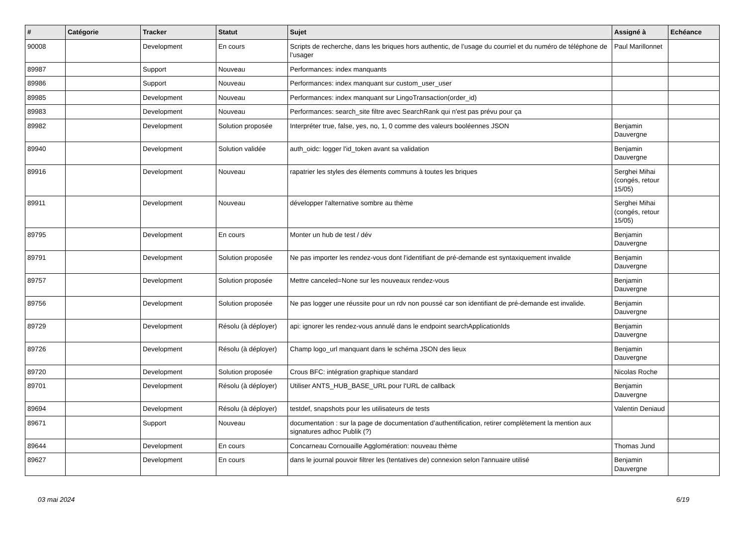| # | Catégorie | Tracker | Statut | Sujet | Assigné à | Echéance |
| --- | --- | --- | --- | --- | --- | --- |
| 90008 | | Development | En cours | Scripts de recherche, dans les briques hors authentic, de l’usage du courriel et du numéro de téléphone de l’usager | Paul Marillonnet | |
| 89987 | | Support | Nouveau | Performances: index manquants | | |
| 89986 | | Support | Nouveau | Performances: index manquant sur custom_user_user | | |
| 89985 | | Development | Nouveau | Performances: index manquant sur LingoTransaction(order_id) | | |
| 89983 | | Development | Nouveau | Performances: search_site filtre avec SearchRank qui n'est pas prévu pour ça | | |
| 89982 | | Development | Solution proposée | Interpréter true, false, yes, no, 1, 0 comme des valeurs booléennes JSON | Benjamin Dauvergne | |
| 89940 | | Development | Solution validée | auth_oidc: logger l'id_token avant sa validation | Benjamin Dauvergne | |
| 89916 | | Development | Nouveau | rapatrier les styles des élements communs à toutes les briques | Serghei Mihai (congés, retour 15/05) | |
| 89911 | | Development | Nouveau | développer l'alternative sombre au thème | Serghei Mihai (congés, retour 15/05) | |
| 89795 | | Development | En cours | Monter un hub de test / dév | Benjamin Dauvergne | |
| 89791 | | Development | Solution proposée | Ne pas importer les rendez-vous dont l'identifiant de pré-demande est syntaxiquement invalide | Benjamin Dauvergne | |
| 89757 | | Development | Solution proposée | Mettre canceled=None sur les nouveaux rendez-vous | Benjamin Dauvergne | |
| 89756 | | Development | Solution proposée | Ne pas logger une réussite pour un rdv non poussé car son identifiant de pré-demande est invalide. | Benjamin Dauvergne | |
| 89729 | | Development | Résolu (à déployer) | api: ignorer les rendez-vous annulé dans le endpoint searchApplicationIds | Benjamin Dauvergne | |
| 89726 | | Development | Résolu (à déployer) | Champ logo_url manquant dans le schéma JSON des lieux | Benjamin Dauvergne | |
| 89720 | | Development | Solution proposée | Crous BFC: intégration graphique standard | Nicolas Roche | |
| 89701 | | Development | Résolu (à déployer) | Utiliser ANTS_HUB_BASE_URL pour l'URL de callback | Benjamin Dauvergne | |
| 89694 | | Development | Résolu (à déployer) | testdef, snapshots pour les utilisateurs de tests | Valentin Deniaud | |
| 89671 | | Support | Nouveau | documentation : sur la page de documentation d’authentification, retirer complètement la mention aux signatures adhoc Publik (?) | | |
| 89644 | | Development | En cours | Concarneau Cornouaille Agglomération: nouveau thème | Thomas Jund | |
| 89627 | | Development | En cours | dans le journal pouvoir filtrer les (tentatives de) connexion selon l'annuaire utilisé | Benjamin Dauvergne | |
03 mai 2024 6/19